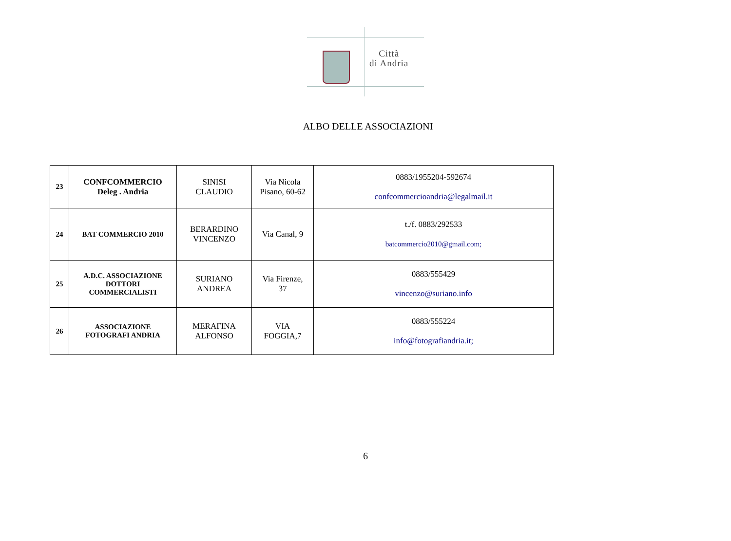Città
di Andria
ALBO DELLE ASSOCIAZIONI
| 23 | CONFCOMMERCIO Deleg . Andria | SINISI CLAUDIO | Via Nicola Pisano, 60-62 | 0883/1955204-592674 confcommercioandria@legalmail.it |
| 24 | BAT COMMERCIO 2010 | BERARDINO VINCENZO | Via Canal, 9 | t./f. 0883/292533 batcommercio2010@gmail.com; |
| 25 | A.D.C. ASSOCIAZIONE DOTTORI COMMERCIALISTI | SURIANO ANDREA | Via Firenze, 37 | 0883/555429 vincenzo@suriano.info |
| 26 | ASSOCIAZIONE FOTOGRAFI ANDRIA | MERAFINA ALFONSO | VIA FOGGIA,7 | 0883/555224 info@fotografiandria.it; |
6